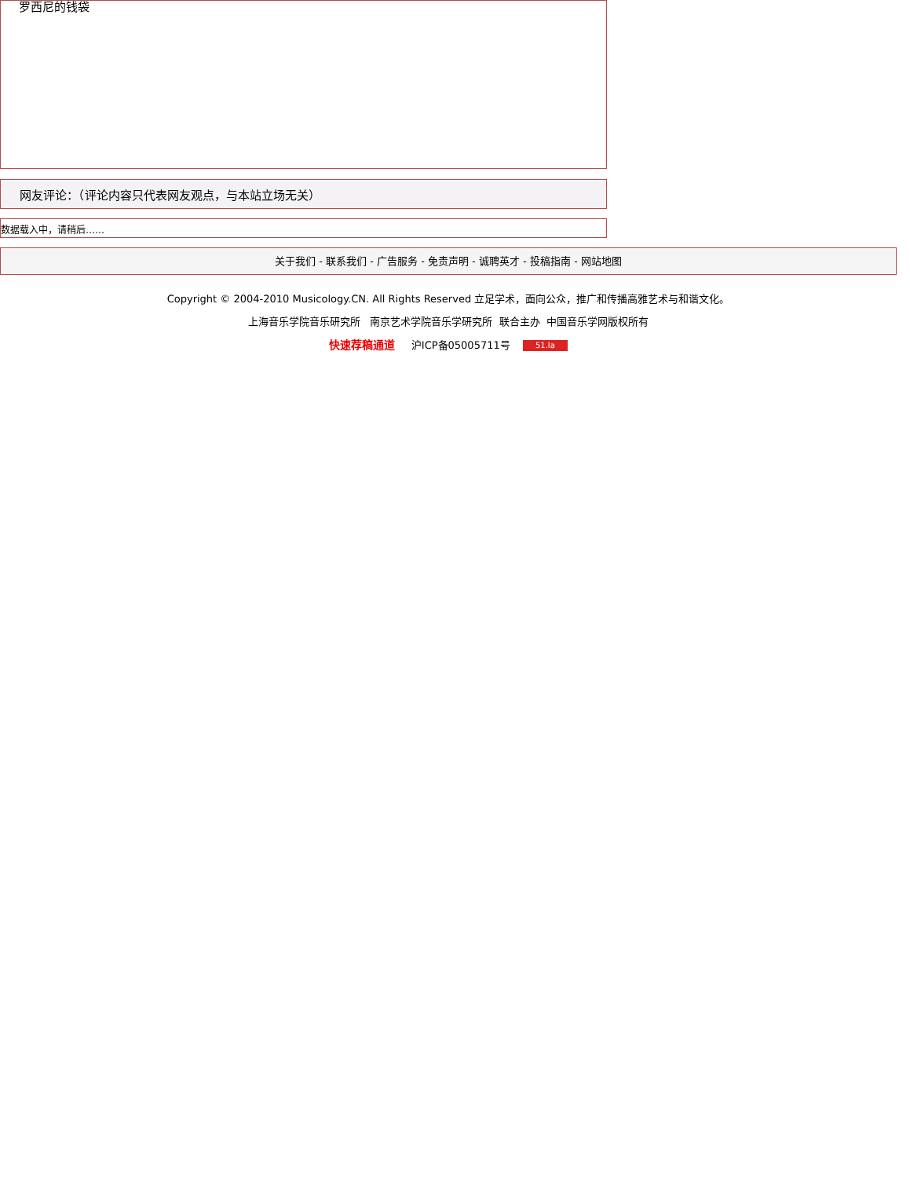罗西尼的钱袋
网友评论：（评论内容只代表网友观点，与本站立场无关）
数据载入中，请稍后……
关于我们 - 联系我们 - 广告服务 - 免责声明 - 诚聘英才 - 投稿指南 - 网站地图
Copyright © 2004-2010 Musicology.CN. All Rights Reserved 立足学术，面向公众，推广和传播高雅艺术与和谐文化。
上海音乐学院音乐研究所 南京艺术学院音乐学研究所 联合主办 中国音乐学网版权所有
快速荐稿通道 沪ICP备05005711号 51.la